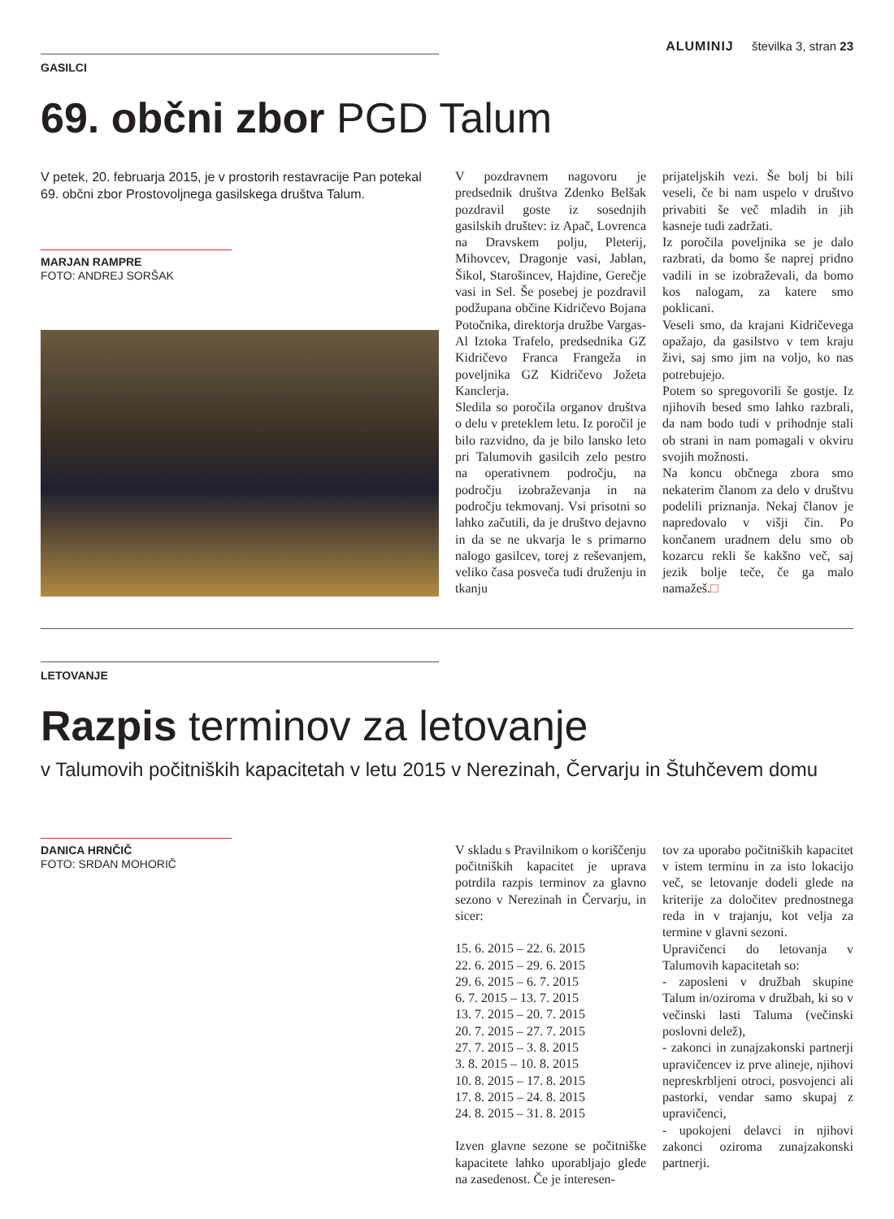ALUMINIJ številka 3, stran 23
GASILCI
69. občni zbor PGD Talum
V petek, 20. februarja 2015, je v prostorih restavracije Pan potekal 69. občni zbor Prostovoljnega gasilskega društva Talum.
MARJAN RAMPRE
FOTO: ANDREJ SORŠAK
V pozdravnem nagovoru je predsednik društva Zdenko Belšak pozdravil goste iz sosednjih gasilskih društev: iz Apač, Lovrenca na Dravskem polju, Pleterij, Mihovcev, Dragonje vasi, Jablan, Šikol, Starošincev, Hajdine, Gerečje vasi in Sel. Še posebej je pozdravil podžupana občine Kidričevo Bojana Potočnika, direktorja družbe Vargas-Al Iztoka Trafelo, predsednika GZ Kidričevo Franca Frangeža in poveljnika GZ Kidričevo Jožeta Kanclerja.
Sledila so poročila organov društva o delu v preteklem letu. Iz poročil je bilo razvidno, da je bilo lansko leto pri Talumovih gasilcih zelo pestro na operativnem področju, na področju izobraževanja in na področju tekmovanj. Vsi prisotni so lahko začutili, da je društvo dejavno in da se ne ukvarja le s primarno nalogo gasilcev, torej z reševanjem, veliko časa posveča tudi druženju in tkanju
prijateljskih vezi. Še bolj bi bili veseli, če bi nam uspelo v društvo privabiti še več mladih in jih kasneje tudi zadržati.
Iz poročila poveljnika se je dalo razbrati, da bomo še naprej pridno vadili in se izobraževali, da bomo kos nalogam, za katere smo poklicani.
Veseli smo, da krajani Kidričevega opažajo, da gasilstvo v tem kraju živi, saj smo jim na voljo, ko nas potrebujejo.
Potem so spregovorili še gostje. Iz njihovih besed smo lahko razbrali, da nam bodo tudi v prihodnje stali ob strani in nam pomagali v okviru svojih možnosti.
Na koncu občnega zbora smo nekaterim članom za delo v društvu podelili priznanja. Nekaj članov je napredovalo v višji čin. Po končanem uradnem delu smo ob kozarcu rekli še kakšno več, saj jezik bolje teče, če ga malo namažeš.□
LETOVANJE
Razpis terminov za letovanje
v Talumovih počitniških kapacitetah v letu 2015 v Nerezinah, Červarju in Štuhčevem domu
DANICA HRNČIČ
FOTO: SRDAN MOHORIČ
V skladu s Pravilnikom o koriščenju počitniških kapacitet je uprava potrdila razpis terminov za glavno sezono v Nerezinah in Červarju, in sicer:
15. 6. 2015 – 22. 6. 2015
22. 6. 2015 – 29. 6. 2015
29. 6. 2015 – 6. 7. 2015
6. 7. 2015 – 13. 7. 2015
13. 7. 2015 – 20. 7. 2015
20. 7. 2015 – 27. 7. 2015
27. 7. 2015 – 3. 8. 2015
3. 8. 2015 – 10. 8. 2015
10. 8. 2015 – 17. 8. 2015
17. 8. 2015 – 24. 8. 2015
24. 8. 2015 – 31. 8. 2015
Izven glavne sezone se počitniške kapacitete lahko uporabljajo glede na zasedenost. Če je interesen-
tov za uporabo počitniških kapacitet v istem terminu in za isto lokacijo več, se letovanje dodeli glede na kriterije za določitev prednostnega reda in v trajanju, kot velja za termine v glavni sezoni.
Upravičenci do letovanja v Talumovih kapacitetah so:
- zaposleni v družbah skupine Talum in/oziroma v družbah, ki so v večinski lasti Taluma (večinski poslovni delež),
- zakonci in zunajzakonski partnerji upravičencev iz prve alineje, njihovi nepreskrbljeni otroci, posvojenci ali pastorki, vendar samo skupaj z upravičenci,
- upokojeni delavci in njihovi zakonci oziroma zunajzakonski partnerji.